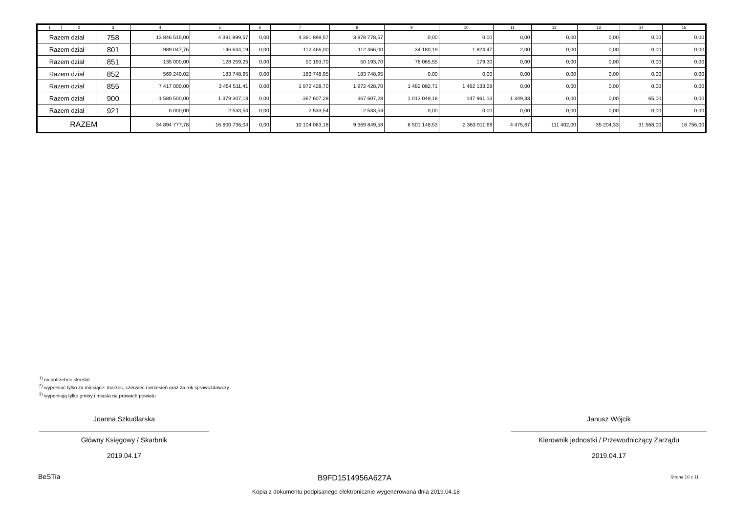| 1 | 2 | 3 | 4 | 5 | 6 | 7 | 8 | 9 | 10 | 11 | 12 | 13 | 14 | 15 |
| --- | --- | --- | --- | --- | --- | --- | --- | --- | --- | --- | --- | --- | --- | --- |
| Razem dział | | 758 | 13 846 515,00 | 4 391 899,57 | 0,00 | 4 391 899,57 | 3 878 778,57 | 0,00 | 0,00 | 0,00 | 0,00 | 0,00 | 0,00 | 0,00 |
| Razem dział | | 801 | 989 047,76 | 146 644,19 | 0,00 | 112 466,00 | 112 466,00 | 34 180,19 | 1 824,47 | 2,00 | 0,00 | 0,00 | 0,00 | 0,00 |
| Razem dział | | 851 | 135 000,00 | 128 259,25 | 0,00 | 50 193,70 | 50 193,70 | 78 065,55 | 179,30 | 0,00 | 0,00 | 0,00 | 0,00 | 0,00 |
| Razem dział | | 852 | 569 240,02 | 183 748,95 | 0,00 | 183 748,95 | 183 748,95 | 0,00 | 0,00 | 0,00 | 0,00 | 0,00 | 0,00 | 0,00 |
| Razem dział | | 855 | 7 417 000,00 | 3 454 511,41 | 0,00 | 1 972 428,70 | 1 972 428,70 | 1 482 082,71 | 1 462 133,28 | 0,00 | 0,00 | 0,00 | 0,00 | 0,00 |
| Razem dział | | 900 | 1 580 500,00 | 1 379 307,13 | 0,00 | 367 607,28 | 367 607,28 | 1 013 049,18 | 147 961,13 | 1 349,33 | 0,00 | 0,00 | 65,00 | 0,00 |
| Razem dział | | 921 | 6 000,00 | 2 533,54 | 0,00 | 2 533,54 | 2 533,54 | 0,00 | 0,00 | 0,00 | 0,00 | 0,00 | 0,00 | 0,00 |
| RAZEM | | | 34 894 777,78 | 16 600 736,04 | 0,00 | 10 104 063,18 | 9 369 849,58 | 6 501 148,53 | 2 363 911,68 | 4 475,67 | 111 402,00 | 35 204,33 | 31 568,00 | 16 756,00 |
<sup>1)</sup> niepotrzebne skreślić
<sup>2)</sup> wypełniać tylko za miesiące: marzec, czerwiec i wrzesień oraz za rok sprawozdawczy
<sup>3)</sup> wypełniają tylko gminy i miasta na prawach powiatu
Joanna Szkudlarska
Główny Księgowy / Skarbnik
2019.04.17
Janusz Wójcik
Kierownik jednostki / Przewodniczący Zarządu
2019.04.17
BeSTia B9FD1514956A627A Strona 10 z 11
Kopia z dokumentu podpisanego elektronicznie wygenerowana dnia 2019.04.18